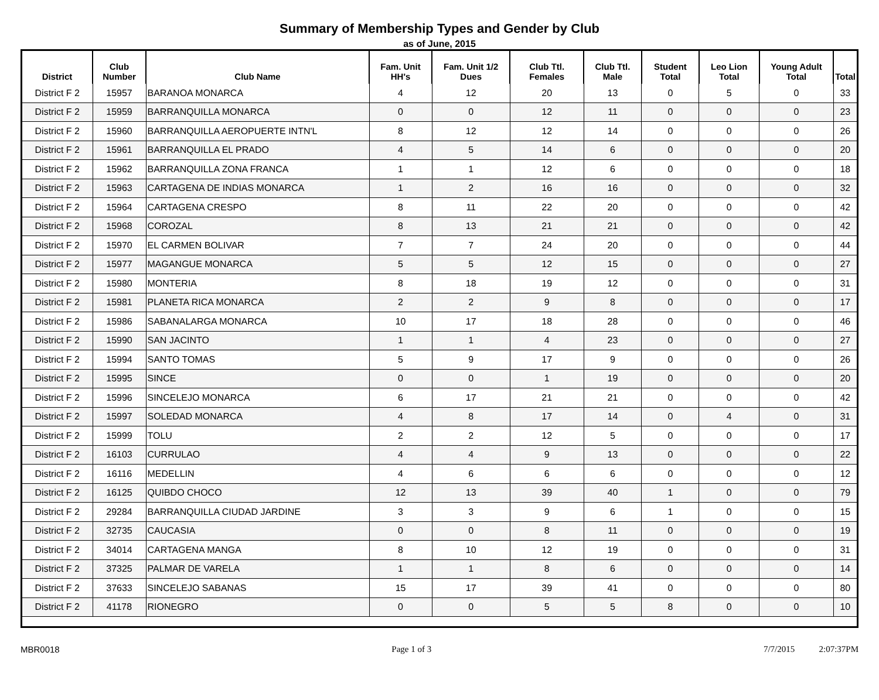Summary of Membership Types and Gender by Club
as of June, 2015
| District | Club Number | Club Name | Fam. Unit HH's | Fam. Unit 1/2 Dues | Club Ttl. Females | Club Ttl. Male | Student Total | Leo Lion Total | Young Adult Total | Total |
| --- | --- | --- | --- | --- | --- | --- | --- | --- | --- | --- |
| District F 2 | 15957 | BARANOA MONARCA | 4 | 12 | 20 | 13 | 0 | 5 | 0 | 33 |
| District F 2 | 15959 | BARRANQUILLA MONARCA | 0 | 0 | 12 | 11 | 0 | 0 | 0 | 23 |
| District F 2 | 15960 | BARRANQUILLA AEROPUERTE INTN'L | 8 | 12 | 12 | 14 | 0 | 0 | 0 | 26 |
| District F 2 | 15961 | BARRANQUILLA EL PRADO | 4 | 5 | 14 | 6 | 0 | 0 | 0 | 20 |
| District F 2 | 15962 | BARRANQUILLA ZONA FRANCA | 1 | 1 | 12 | 6 | 0 | 0 | 0 | 18 |
| District F 2 | 15963 | CARTAGENA DE INDIAS MONARCA | 1 | 2 | 16 | 16 | 0 | 0 | 0 | 32 |
| District F 2 | 15964 | CARTAGENA CRESPO | 8 | 11 | 22 | 20 | 0 | 0 | 0 | 42 |
| District F 2 | 15968 | COROZAL | 8 | 13 | 21 | 21 | 0 | 0 | 0 | 42 |
| District F 2 | 15970 | EL CARMEN BOLIVAR | 7 | 7 | 24 | 20 | 0 | 0 | 0 | 44 |
| District F 2 | 15977 | MAGANGUE MONARCA | 5 | 5 | 12 | 15 | 0 | 0 | 0 | 27 |
| District F 2 | 15980 | MONTERIA | 8 | 18 | 19 | 12 | 0 | 0 | 0 | 31 |
| District F 2 | 15981 | PLANETA RICA MONARCA | 2 | 2 | 9 | 8 | 0 | 0 | 0 | 17 |
| District F 2 | 15986 | SABANALARGA MONARCA | 10 | 17 | 18 | 28 | 0 | 0 | 0 | 46 |
| District F 2 | 15990 | SAN JACINTO | 1 | 1 | 4 | 23 | 0 | 0 | 0 | 27 |
| District F 2 | 15994 | SANTO TOMAS | 5 | 9 | 17 | 9 | 0 | 0 | 0 | 26 |
| District F 2 | 15995 | SINCE | 0 | 0 | 1 | 19 | 0 | 0 | 0 | 20 |
| District F 2 | 15996 | SINCELEJO MONARCA | 6 | 17 | 21 | 21 | 0 | 0 | 0 | 42 |
| District F 2 | 15997 | SOLEDAD MONARCA | 4 | 8 | 17 | 14 | 0 | 4 | 0 | 31 |
| District F 2 | 15999 | TOLU | 2 | 2 | 12 | 5 | 0 | 0 | 0 | 17 |
| District F 2 | 16103 | CURRULAO | 4 | 4 | 9 | 13 | 0 | 0 | 0 | 22 |
| District F 2 | 16116 | MEDELLIN | 4 | 6 | 6 | 6 | 0 | 0 | 0 | 12 |
| District F 2 | 16125 | QUIBDO CHOCO | 12 | 13 | 39 | 40 | 1 | 0 | 0 | 79 |
| District F 2 | 29284 | BARRANQUILLA CIUDAD JARDINE | 3 | 3 | 9 | 6 | 1 | 0 | 0 | 15 |
| District F 2 | 32735 | CAUCASIA | 0 | 0 | 8 | 11 | 0 | 0 | 0 | 19 |
| District F 2 | 34014 | CARTAGENA MANGA | 8 | 10 | 12 | 19 | 0 | 0 | 0 | 31 |
| District F 2 | 37325 | PALMAR DE VARELA | 1 | 1 | 8 | 6 | 0 | 0 | 0 | 14 |
| District F 2 | 37633 | SINCELEJO SABANAS | 15 | 17 | 39 | 41 | 0 | 0 | 0 | 80 |
| District F 2 | 41178 | RIONEGRO | 0 | 0 | 5 | 5 | 8 | 0 | 0 | 10 |
MBR0018 Page 1 of 3 7/7/2015 2:07:37PM